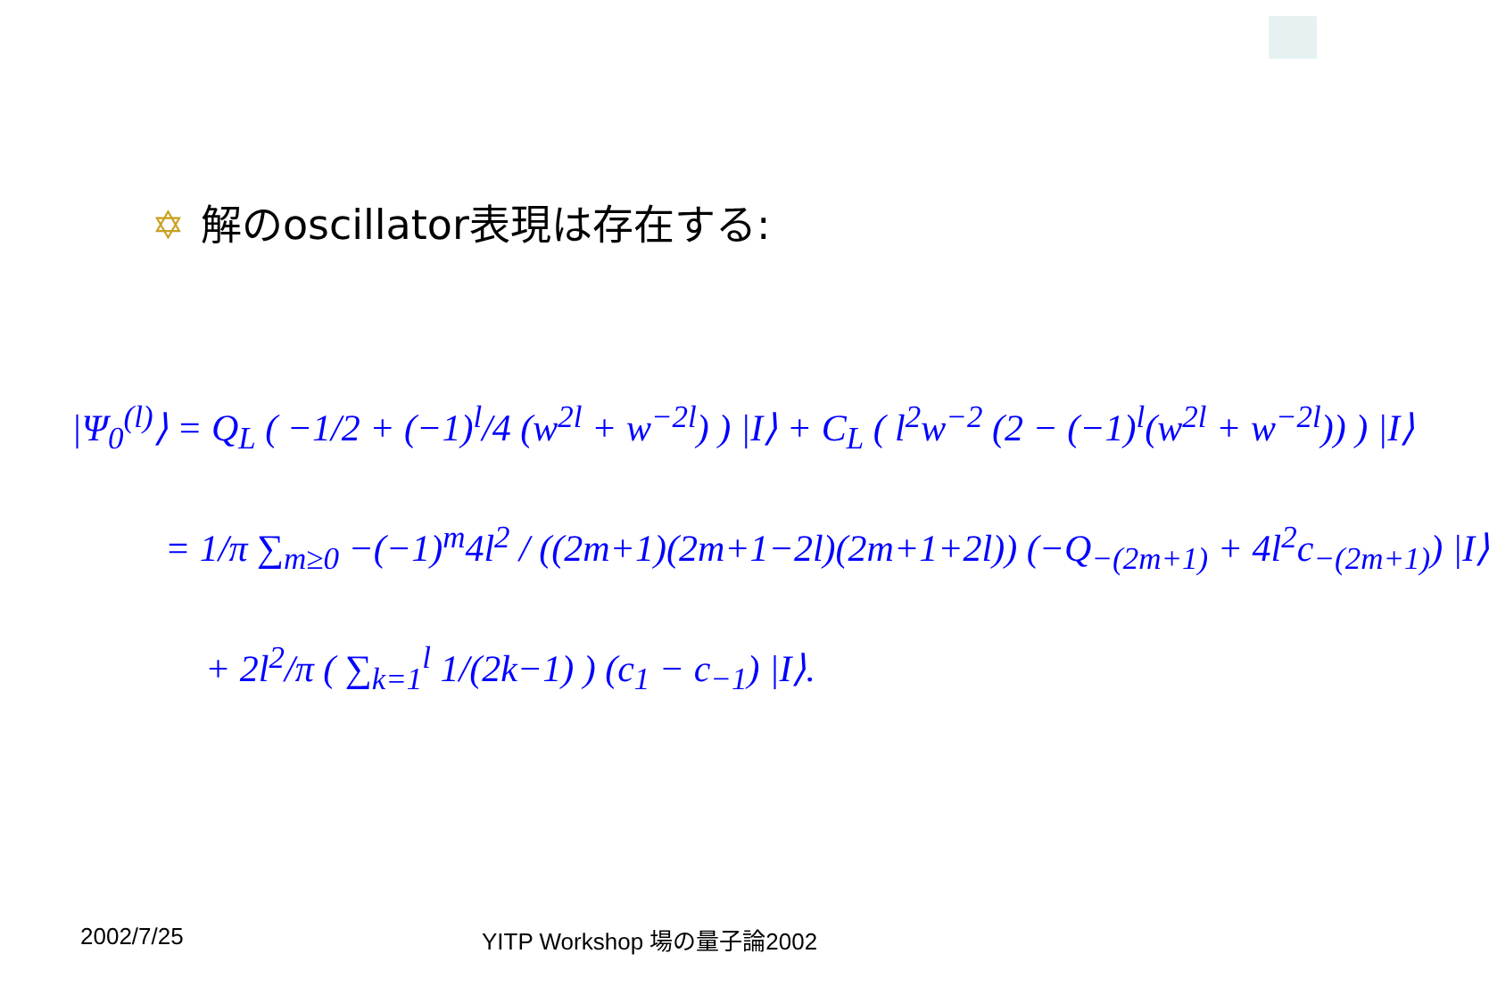✡ 解のoscillator表現は存在する:
|Ψ<sub>0</sub><sup>(l)</sup>⟩ = Q<sub>L</sub> ( −1/2 + (−1)<sup>l</sup>/4 (w<sup>2l</sup> + w<sup>−2l</sup>) ) |I⟩ + C<sub>L</sub> ( l<sup>2</sup>w<sup>−2</sup> (2 − (−1)<sup>l</sup>(w<sup>2l</sup> + w<sup>−2l</sup>)) ) |I⟩
= 1/π ∑<sub>m≥0</sub> −(−1)<sup>m</sup>4l<sup>2</sup> / ((2m+1)(2m+1−2l)(2m+1+2l)) (−Q<sub>−(2m+1)</sub> + 4l<sup>2</sup>c<sub>−(2m+1)</sub>) |I⟩
+ 2l<sup>2</sup>/π ( ∑<sub>k=1</sub><sup>l</sup> 1/(2k−1) ) (c<sub>1</sub> − c<sub>−1</sub>) |I⟩.
2002/7/25 YITP Workshop 場の量子論2002